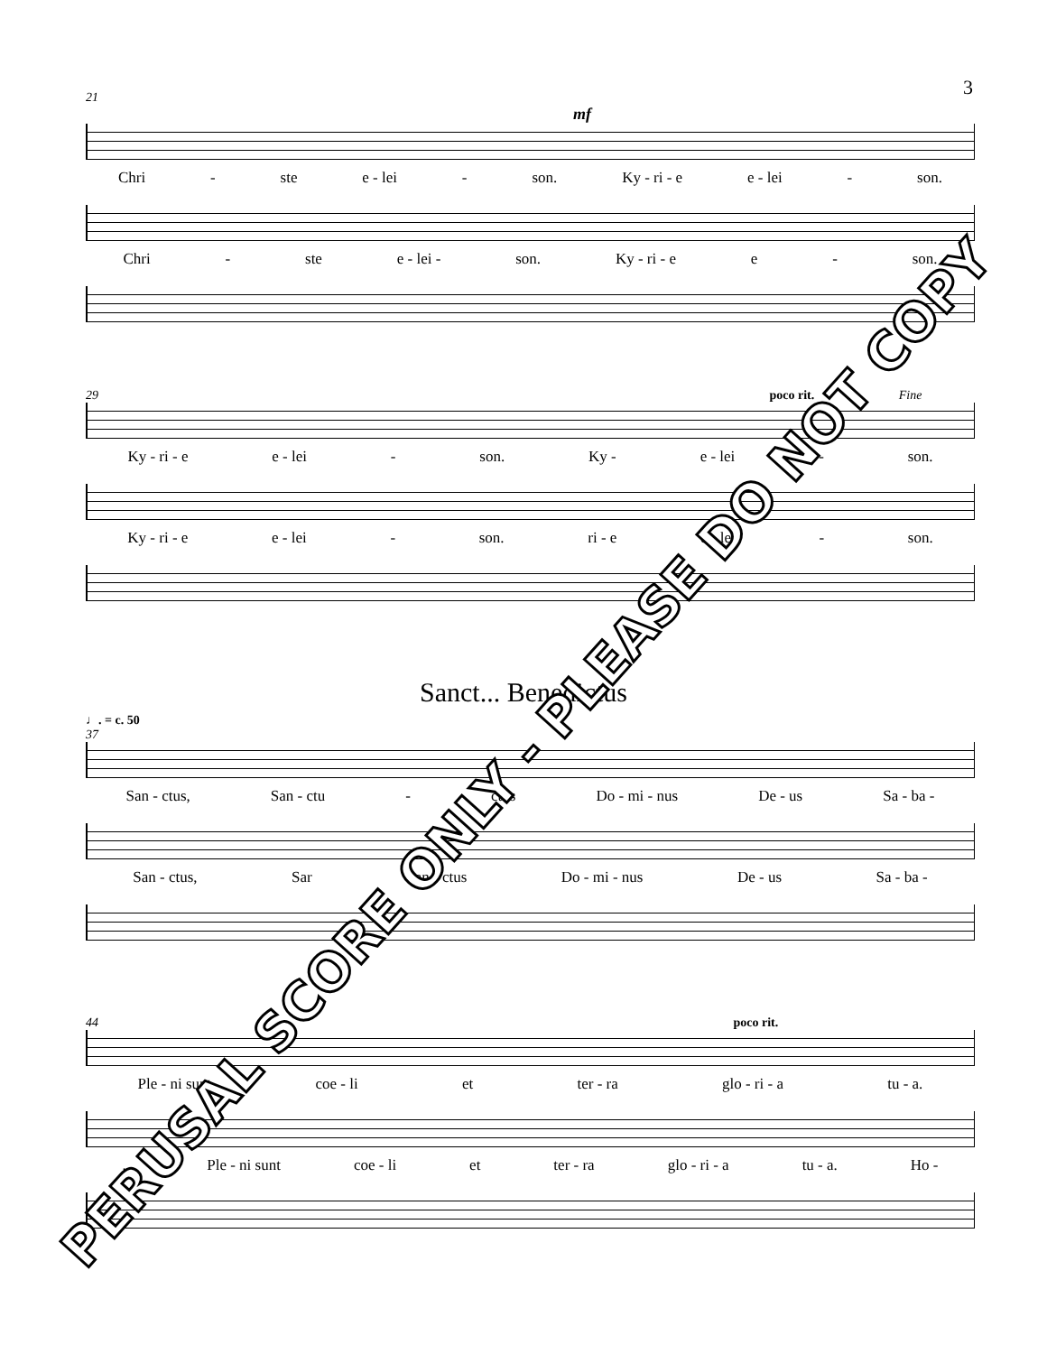3
21
mf
Chri - ste e - lei - son. Ky - ri - e e - lei - son.
Chri - ste e - lei - son. Ky - ri - e e - son.
29 poco rit. Fine
Ky - ri - e e - lei - son. Ky - e - lei - son.
Ky - ri - e e - lei - son. ri - e e - lei - son.
Sanct... Benedictus
♩. = c. 50
37
San - ctus, San - ctu - ctus Do - mi - nus De - us Sa - ba -
San - ctus, Sar San - ctus Do - mi - nus De - us Sa - ba -
44 poco rit.
Ple - ni sunt coe - li et ter - ra glo - ri - a tu - a.
... Ple - ni sunt coe - li et ter - ra glo - ri - a tu - a. Ho -
PERUSAL SCORE ONLY - PLEASE DO NOT COPY